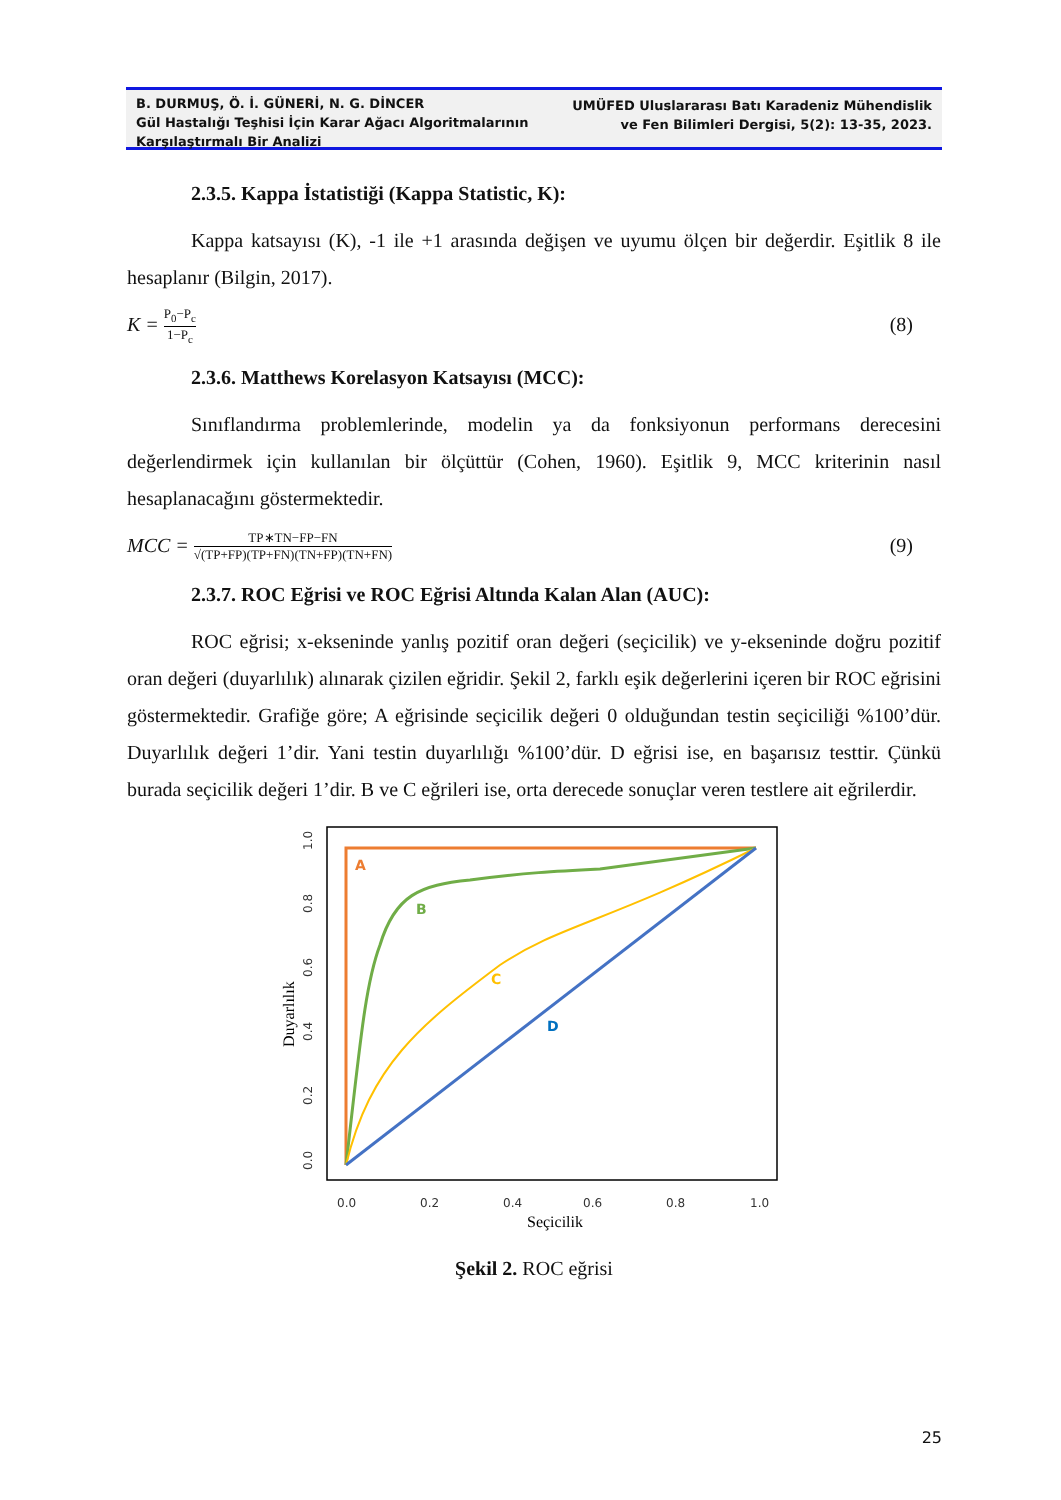B. DURMUŞ, Ö. İ. GÜNERİ, N. G. DİNCER
Gül Hastalığı Teşhisi İçin Karar Ağacı Algoritmalarının
Karşılaştırmalı Bir Analizi
UMÜFED Uluslararası Batı Karadeniz Mühendislik
ve Fen Bilimleri Dergisi, 5(2): 13-35, 2023.
2.3.5. Kappa İstatistiği (Kappa Statistic, K):
Kappa katsayısı (K), -1 ile +1 arasında değişen ve uyumu ölçen bir değerdir. Eşitlik 8 ile hesaplanır (Bilgin, 2017).
K = P<sub>0</sub>−P<sub>c</sub> 1−P<sub>c</sub> (8)
2.3.6. Matthews Korelasyon Katsayısı (MCC):
Sınıflandırma problemlerinde, modelin ya da fonksiyonun performans derecesini değerlendirmek için kullanılan bir ölçüttür (Cohen, 1960). Eşitlik 9, MCC kriterinin nasıl hesaplanacağını göstermektedir.
MCC = TP∗TN−FP−FN √(TP+FP)(TP+FN)(TN+FP)(TN+FN) (9)
2.3.7. ROC Eğrisi ve ROC Eğrisi Altında Kalan Alan (AUC):
ROC eğrisi; x-ekseninde yanlış pozitif oran değeri (seçicilik) ve y-ekseninde doğru pozitif oran değeri (duyarlılık) alınarak çizilen eğridir. Şekil 2, farklı eşik değerlerini içeren bir ROC eğrisini göstermektedir. Grafiğe göre; A eğrisinde seçicilik değeri 0 olduğundan testin seçiciliği %100’dür. Duyarlılık değeri 1’dir. Yani testin duyarlılığı %100’dür. D eğrisi ise, en başarısız testtir. Çünkü burada seçicilik değeri 1’dir. B ve C eğrileri ise, orta derecede sonuçlar veren testlere ait eğrilerdir.
A
B
C
D
0.0
0.2
0.4
0.6
0.8
1.0
0.0
0.2
0.4
0.6
0.8
1.0
Seçicilik
Duyarlılık
Şekil 2. ROC eğrisi
25